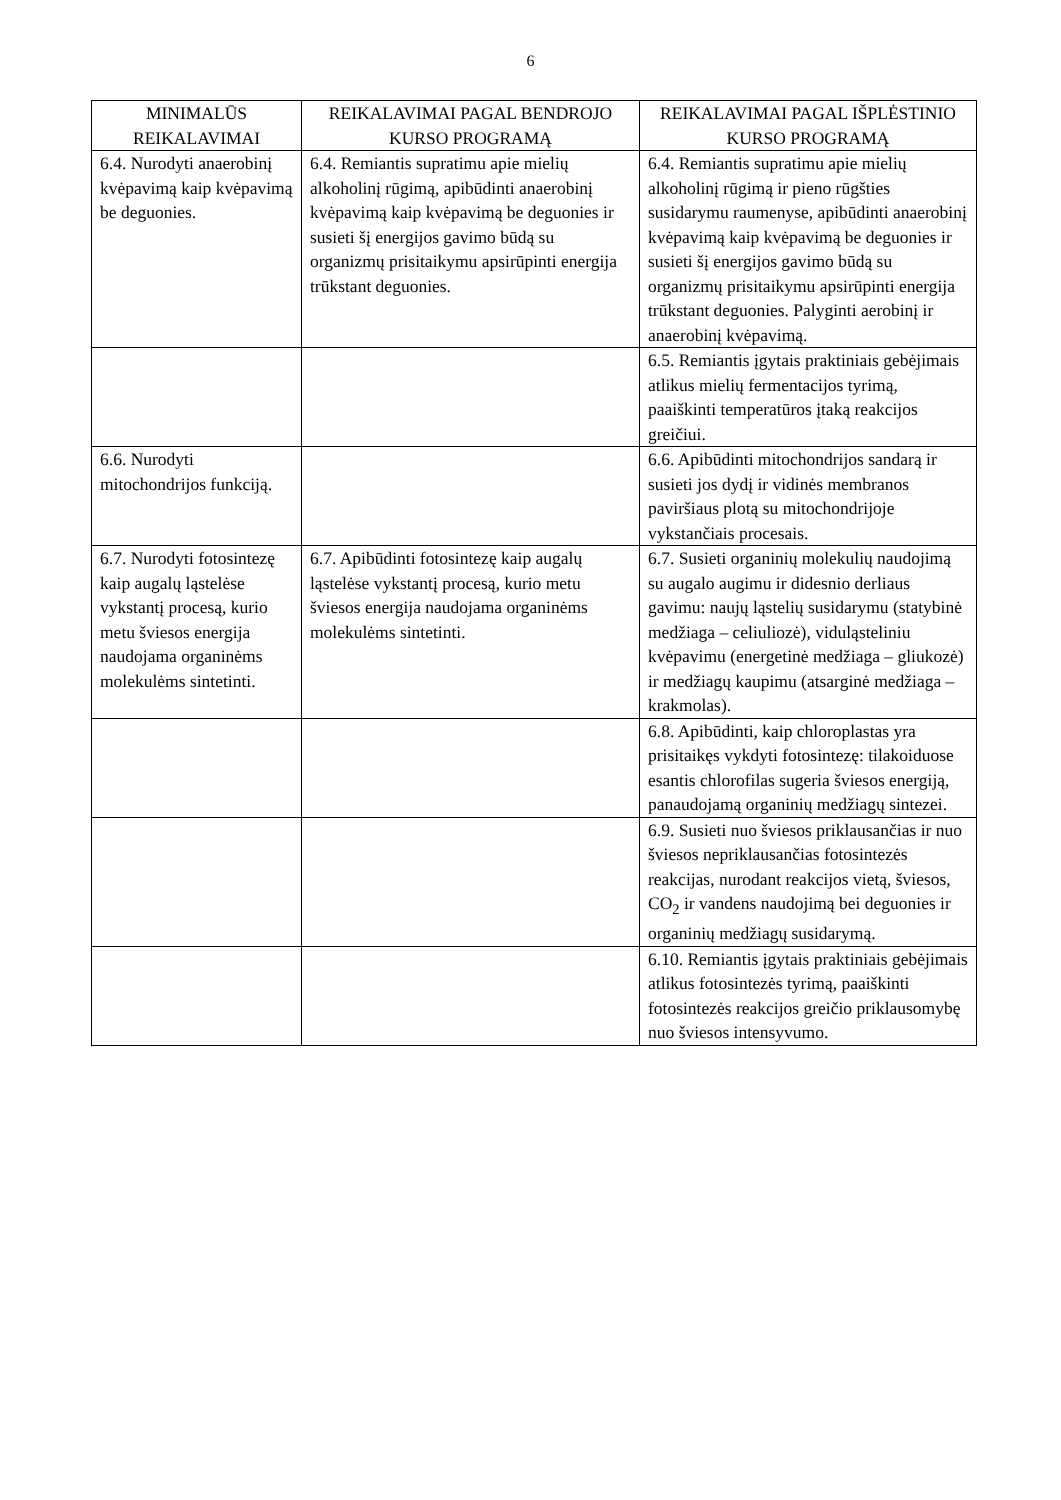6
| MINIMALŪS REIKALAVIMAI | REIKALAVIMAI PAGAL BENDROJO KURSO PROGRAMĄ | REIKALAVIMAI PAGAL IŠPLĖSTINIO KURSO PROGRAMĄ |
| --- | --- | --- |
| 6.4. Nurodyti anaerobinį kvėpavimą kaip kvėpavimą be deguonies. | 6.4. Remiantis supratimu apie mielių alkoholinį rūgimą, apibūdinti anaerobinį kvėpavimą kaip kvėpavimą be deguonies ir susieti šį energijos gavimo būdą su organizmų prisitaikymu apsirūpinti energija trūkstant deguonies. | 6.4. Remiantis supratimu apie mielių alkoholinį rūgimą ir pieno rūgšties susidarymu raumenyse, apibūdinti anaerobinį kvėpavimą kaip kvėpavimą be deguonies ir susieti šį energijos gavimo būdą su organizmų prisitaikymu apsirūpinti energija trūkstant deguonies. Palyginti aerobinį ir anaerobinį kvėpavimą. |
| | | 6.5. Remiantis įgytais praktiniais gebėjimais atlikus mielių fermentacijos tyrimą, paaiškinti temperatūros įtaką reakcijos greičiui. |
| 6.6. Nurodyti mitochondrijos funkciją. | | 6.6. Apibūdinti mitochondrijos sandarą ir susieti jos dydį ir vidinės membranos paviršiaus plotą su mitochondrijoje vykstančiais procesais. |
| 6.7. Nurodyti fotosintezę kaip augalų ląstelėse vykstantį procesą, kurio metu šviesos energija naudojama organinėms molekulėms sintetinti. | 6.7. Apibūdinti fotosintezę kaip augalų ląstelėse vykstantį procesą, kurio metu šviesos energija naudojama organinėms molekulėms sintetinti. | 6.7. Susieti organinių molekulių naudojimą su augalo augimu ir didesnio derliaus gavimu: naujų ląstelių susidarymu (statybinė medžiaga – celiuliozė), viduląsteliniu kvėpavimu (energetinė medžiaga – gliukozė) ir medžiagų kaupimu (atsarginė medžiaga – krakmolas). |
| | | 6.8. Apibūdinti, kaip chloroplastas yra prisitaikęs vykdyti fotosintezę: tilakoiduose esantis chlorofilas sugeria šviesos energiją, panaudojamą organinių medžiagų sintezei. |
| | | 6.9. Susieti nuo šviesos priklausančias ir nuo šviesos nepriklausančias fotosintezės reakcijas, nurodant reakcijos vietą, šviesos, CO<sub>2</sub> ir vandens naudojimą bei deguonies ir organinių medžiagų susidarymą. |
| | | 6.10. Remiantis įgytais praktiniais gebėjimais atlikus fotosintezės tyrimą, paaiškinti fotosintezės reakcijos greičio priklausomybę nuo šviesos intensyvumo. |